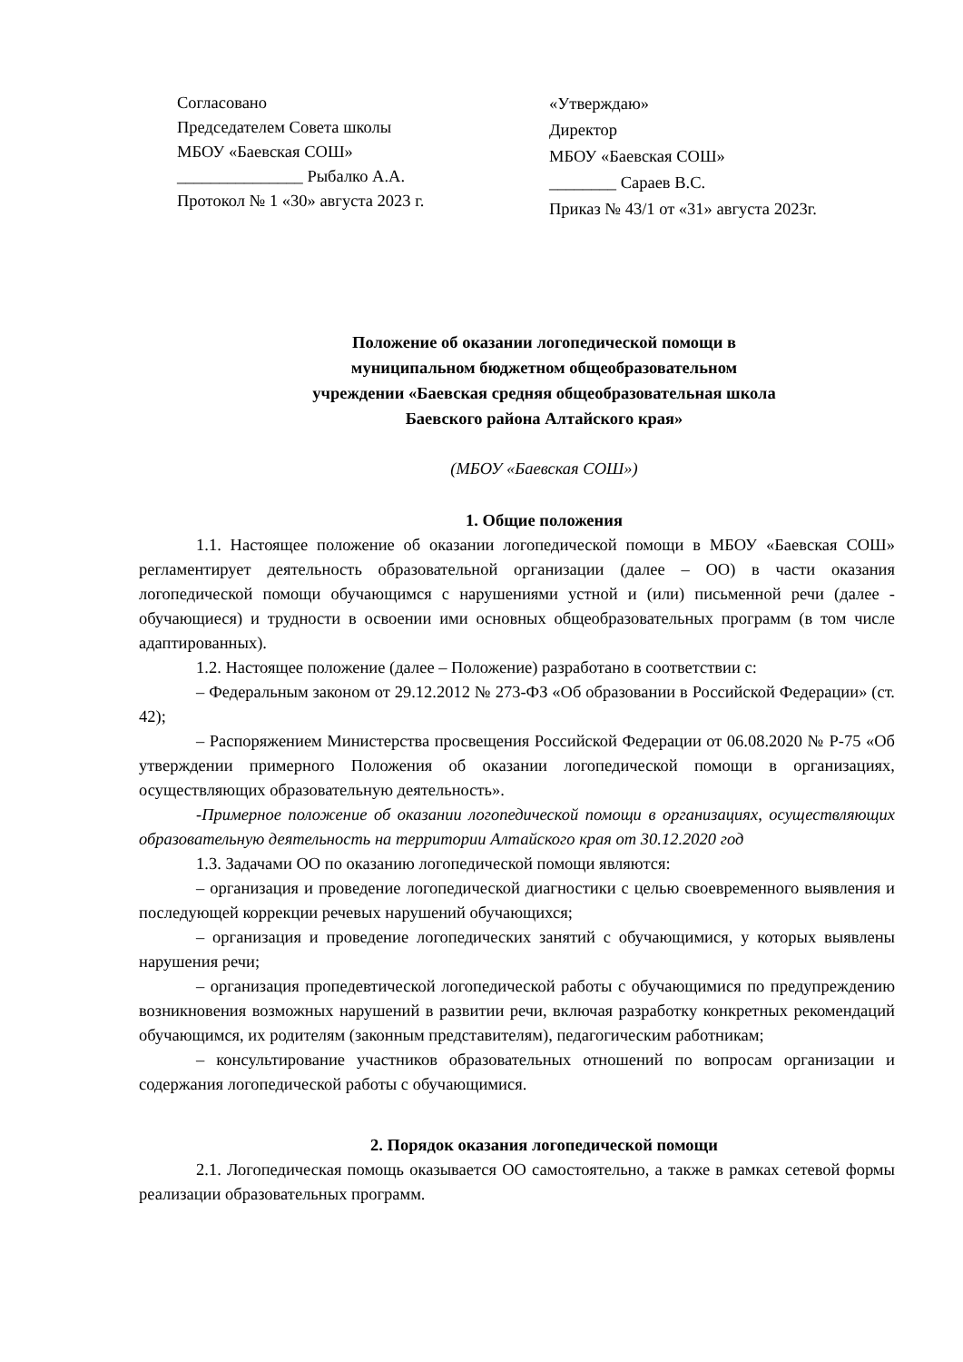Согласовано
Председателем Совета школы
МБОУ «Баевская СОШ»
_______________ Рыбалко А.А.
Протокол № 1 «30» августа 2023 г.
«Утверждаю»
Директор
МБОУ «Баевская СОШ»
________ Сараев В.С.
Приказ № 43/1 от «31» августа 2023г.
Положение об оказании логопедической помощи в
муниципальном бюджетном общеобразовательном
учреждении «Баевская средняя общеобразовательная школа
Баевского района Алтайского края»
(МБОУ «Баевская СОШ»)
1. Общие положения
1.1. Настоящее положение об оказании логопедической помощи в МБОУ «Баевская СОШ» регламентирует деятельность образовательной организации (далее – ОО) в части оказания логопедической помощи обучающимся с нарушениями устной и (или) письменной речи (далее - обучающиеся) и трудности в освоении ими основных общеобразовательных программ (в том числе адаптированных).
1.2. Настоящее положение (далее – Положение) разработано в соответствии с:
– Федеральным законом от 29.12.2012 № 273-ФЗ «Об образовании в Российской Федерации» (ст. 42);
– Распоряжением Министерства просвещения Российской Федерации от 06.08.2020 № Р-75 «Об утверждении примерного Положения об оказании логопедической помощи в организациях, осуществляющих образовательную деятельность».
-Примерное положение об оказании логопедической помощи в организациях, осуществляющих образовательную деятельность на территории Алтайского края от 30.12.2020 год
1.3. Задачами ОО по оказанию логопедической помощи являются:
– организация и проведение логопедической диагностики с целью своевременного выявления и последующей коррекции речевых нарушений обучающихся;
– организация и проведение логопедических занятий с обучающимися, у которых выявлены нарушения речи;
– организация пропедевтической логопедической работы с обучающимися по предупреждению возникновения возможных нарушений в развитии речи, включая разработку конкретных рекомендаций обучающимся, их родителям (законным представителям), педагогическим работникам;
– консультирование участников образовательных отношений по вопросам организации и содержания логопедической работы с обучающимися.
2. Порядок оказания логопедической помощи
2.1. Логопедическая помощь оказывается ОО самостоятельно, а также в рамках сетевой формы реализации образовательных программ.